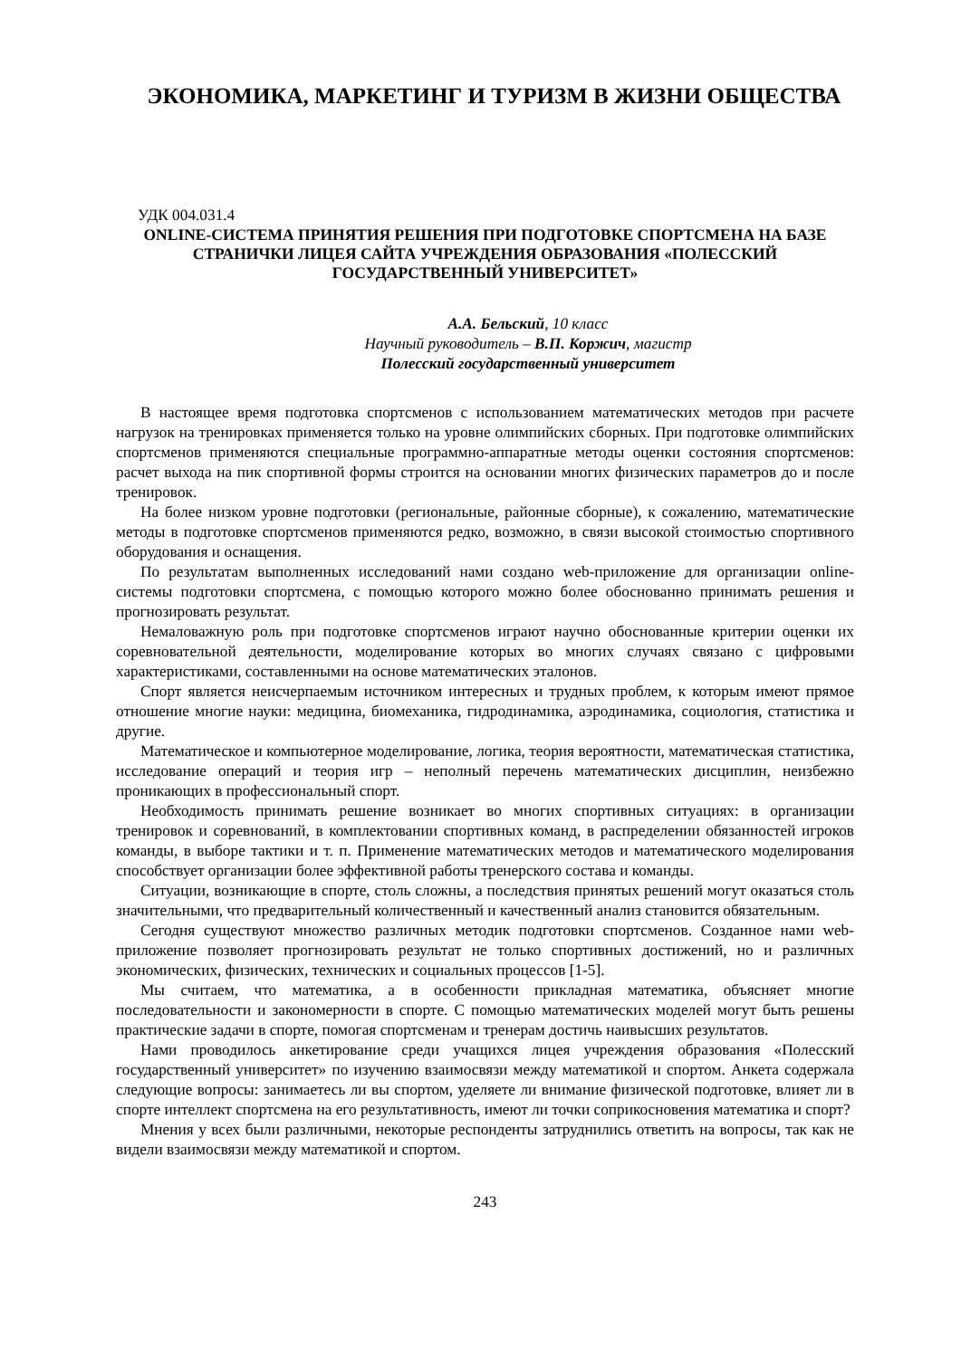ЭКОНОМИКА, МАРКЕТИНГ И ТУРИЗМ В ЖИЗНИ ОБЩЕСТВА
УДК 004.031.4
ONLINE-СИСТЕМА ПРИНЯТИЯ РЕШЕНИЯ ПРИ ПОДГОТОВКЕ СПОРТСМЕНА НА БАЗЕ СТРАНИЧКИ ЛИЦЕЯ САЙТА УЧРЕЖДЕНИЯ ОБРАЗОВАНИЯ «ПОЛЕССКИЙ ГОСУДАРСТВЕННЫЙ УНИВЕРСИТЕТ»
А.А. Бельский, 10 класс
Научный руководитель – В.П. Коржич, магистр
Полесский государственный университет
В настоящее время подготовка спортсменов с использованием математических методов при расчете нагрузок на тренировках применяется только на уровне олимпийских сборных. При подготовке олимпийских спортсменов применяются специальные программно-аппаратные методы оценки состояния спортсменов: расчет выхода на пик спортивной формы строится на основании многих физических параметров до и после тренировок.
На более низком уровне подготовки (региональные, районные сборные), к сожалению, математические методы в подготовке спортсменов применяются редко, возможно, в связи высокой стоимостью спортивного оборудования и оснащения.
По результатам выполненных исследований нами создано web-приложение для организации online-системы подготовки спортсмена, с помощью которого можно более обоснованно принимать решения и прогнозировать результат.
Немаловажную роль при подготовке спортсменов играют научно обоснованные критерии оценки их соревновательной деятельности, моделирование которых во многих случаях связано с цифровыми характеристиками, составленными на основе математических эталонов.
Спорт является неисчерпаемым источником интересных и трудных проблем, к которым имеют прямое отношение многие науки: медицина, биомеханика, гидродинамика, аэродинамика, социология, статистика и другие.
Математическое и компьютерное моделирование, логика, теория вероятности, математическая статистика, исследование операций и теория игр – неполный перечень математических дисциплин, неизбежно проникающих в профессиональный спорт.
Необходимость принимать решение возникает во многих спортивных ситуациях: в организации тренировок и соревнований, в комплектовании спортивных команд, в распределении обязанностей игроков команды, в выборе тактики и т. п. Применение математических методов и математического моделирования способствует организации более эффективной работы тренерского состава и команды.
Ситуации, возникающие в спорте, столь сложны, а последствия принятых решений могут оказаться столь значительными, что предварительный количественный и качественный анализ становится обязательным.
Сегодня существуют множество различных методик подготовки спортсменов. Созданное нами web-приложение позволяет прогнозировать результат не только спортивных достижений, но и различных экономических, физических, технических и социальных процессов [1-5].
Мы считаем, что математика, а в особенности прикладная математика, объясняет многие последовательности и закономерности в спорте. С помощью математических моделей могут быть решены практические задачи в спорте, помогая спортсменам и тренерам достичь наивысших результатов.
Нами проводилось анкетирование среди учащихся лицея учреждения образования «Полесский государственный университет» по изучению взаимосвязи между математикой и спортом. Анкета содержала следующие вопросы: занимаетесь ли вы спортом, уделяете ли внимание физической подготовке, влияет ли в спорте интеллект спортсмена на его результативность, имеют ли точки соприкосновения математика и спорт?
Мнения у всех были различными, некоторые респонденты затруднились ответить на вопросы, так как не видели взаимосвязи между математикой и спортом.
243